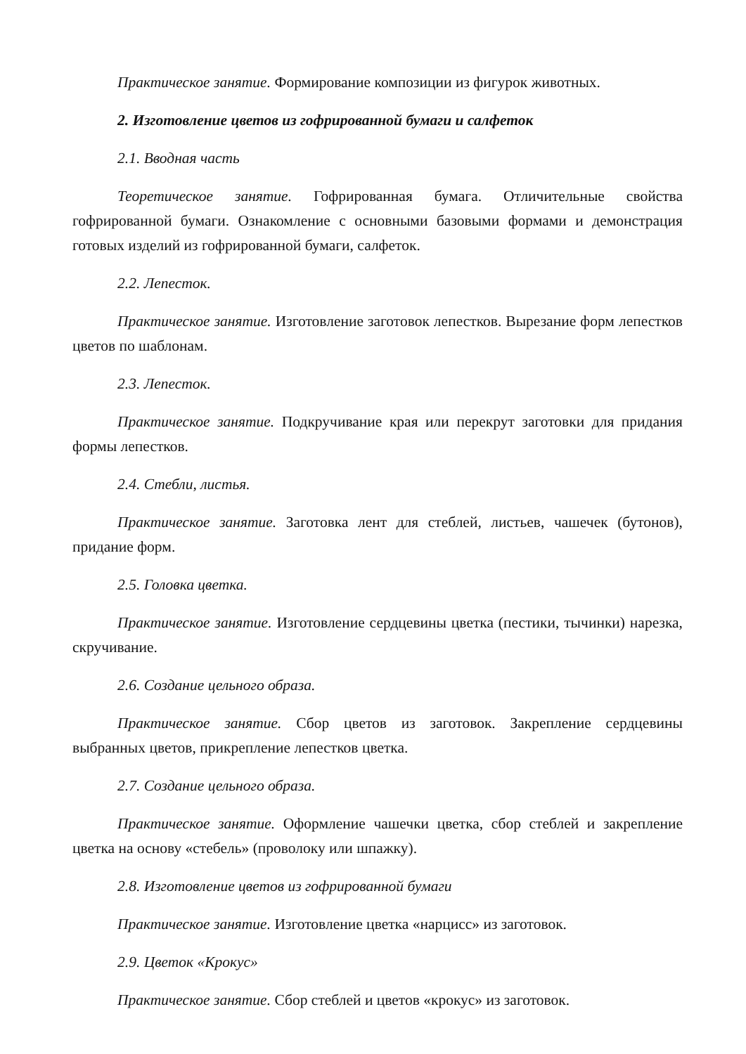Практическое занятие. Формирование композиции из фигурок животных.
2. Изготовление цветов из гофрированной бумаги и салфеток
2.1. Вводная часть
Теоретическое занятие. Гофрированная бумага. Отличительные свойства гофрированной бумаги. Ознакомление с основными базовыми формами и демонстрация готовых изделий из гофрированной бумаги, салфеток.
2.2. Лепесток.
Практическое занятие. Изготовление заготовок лепестков. Вырезание форм лепестков цветов по шаблонам.
2.3. Лепесток.
Практическое занятие. Подкручивание края или перекрут заготовки для придания формы лепестков.
2.4. Стебли, листья.
Практическое занятие. Заготовка лент для стеблей, листьев, чашечек (бутонов), придание форм.
2.5. Головка цветка.
Практическое занятие. Изготовление сердцевины цветка (пестики, тычинки) нарезка, скручивание.
2.6. Создание цельного образа.
Практическое занятие. Сбор цветов из заготовок. Закрепление сердцевины выбранных цветов, прикрепление лепестков цветка.
2.7. Создание цельного образа.
Практическое занятие. Оформление чашечки цветка, сбор стеблей и закрепление цветка на основу «стебель» (проволоку или шпажку).
2.8. Изготовление цветов из гофрированной бумаги
Практическое занятие. Изготовление цветка «нарцисс» из заготовок.
2.9. Цветок «Крокус»
Практическое занятие. Сбор стеблей и цветов «крокус» из заготовок.